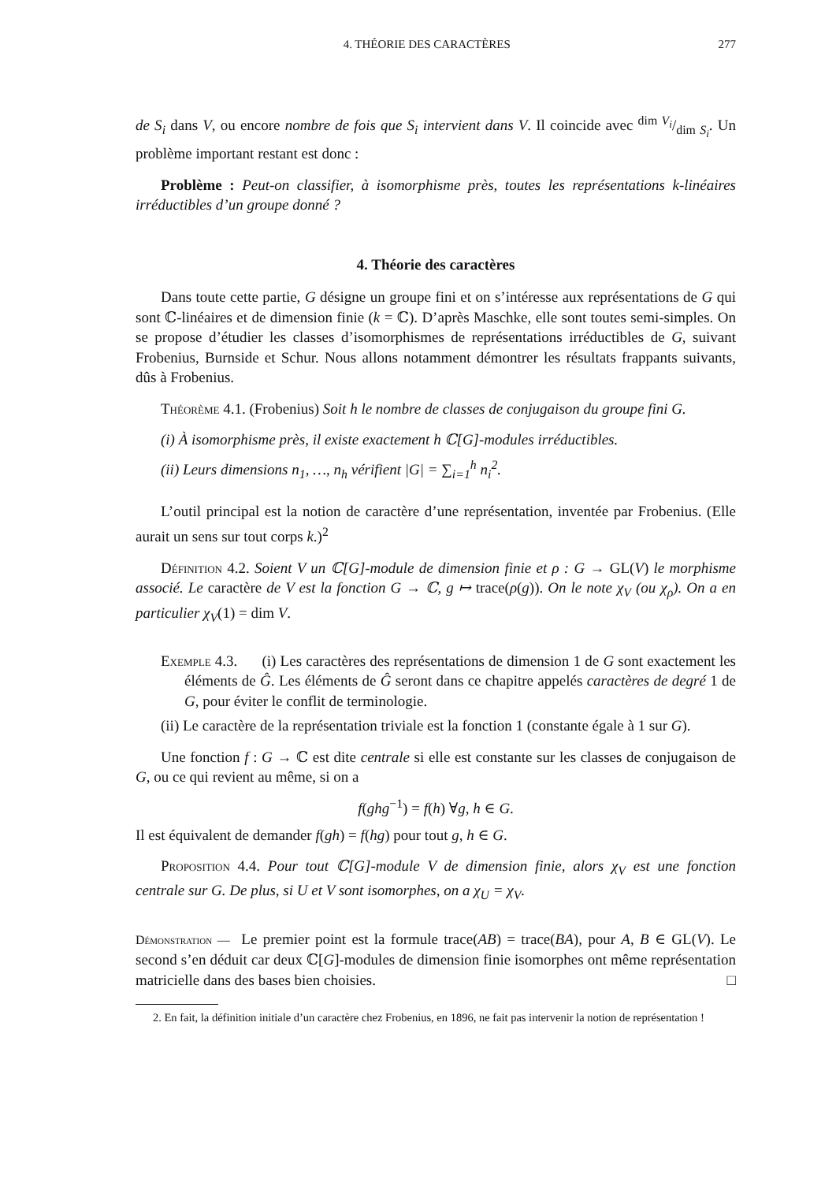4. THÉORIE DES CARACTÈRES 277
de S<sub>i</sub> dans V, ou encore nombre de fois que S<sub>i</sub> intervient dans V. Il coincide avec dim V<sub>i</sub>/dim S<sub>i</sub>. Un problème important restant est donc :
Problème : Peut-on classifier, à isomorphisme près, toutes les représentations k-linéaires irréductibles d’un groupe donné ?
4. Théorie des caractères
Dans toute cette partie, G désigne un groupe fini et on s’intéresse aux représentations de G qui sont ℂ-linéaires et de dimension finie (k = ℂ). D’après Maschke, elle sont toutes semi-simples. On se propose d’étudier les classes d’isomorphismes de représentations irréductibles de G, suivant Frobenius, Burnside et Schur. Nous allons notamment démontrer les résultats frappants suivants, dûs à Frobenius.
Théorème 4.1. (Frobenius) Soit h le nombre de classes de conjugaison du groupe fini G.
(i) À isomorphisme près, il existe exactement h ℂ[G]-modules irréductibles.
(ii) Leurs dimensions n<sub>1</sub>, …, n<sub>h</sub> vérifient |G| = ∑<sub>i=1</sub><sup>h</sup> n<sub>i</sub><sup>2</sup>.
L’outil principal est la notion de caractère d’une représentation, inventée par Frobenius. (Elle aurait un sens sur tout corps k.)<sup>2</sup>
Définition 4.2. Soient V un ℂ[G]-module de dimension finie et ρ : G → GL(V) le morphisme associé. Le caractère de V est la fonction G → ℂ, g ↦ trace(ρ(g)). On le note χ<sub>V</sub> (ou χ<sub>ρ</sub>). On a en particulier χ<sub>V</sub>(1) = dim V.
Exemple 4.3. (i) Les caractères des représentations de dimension 1 de G sont exactement les éléments de Ĝ. Les éléments de Ĝ seront dans ce chapitre appelés caractères de degré 1 de G, pour éviter le conflit de terminologie.
(ii) Le caractère de la représentation triviale est la fonction 1 (constante égale à 1 sur G).
Une fonction f : G → ℂ est dite centrale si elle est constante sur les classes de conjugaison de G, ou ce qui revient au même, si on a
f(ghg<sup>−1</sup>) = f(h) ∀g, h ∈ G.
Il est équivalent de demander f(gh) = f(hg) pour tout g, h ∈ G.
Proposition 4.4. Pour tout ℂ[G]-module V de dimension finie, alors χ<sub>V</sub> est une fonction centrale sur G. De plus, si U et V sont isomorphes, on a χ<sub>U</sub> = χ<sub>V</sub>.
Démonstration — Le premier point est la formule trace(AB) = trace(BA), pour A, B ∈ GL(V). Le second s’en déduit car deux ℂ[G]-modules de dimension finie isomorphes ont même représentation matricielle dans des bases bien choisies. □
2. En fait, la définition initiale d’un caractère chez Frobenius, en 1896, ne fait pas intervenir la notion de représentation !